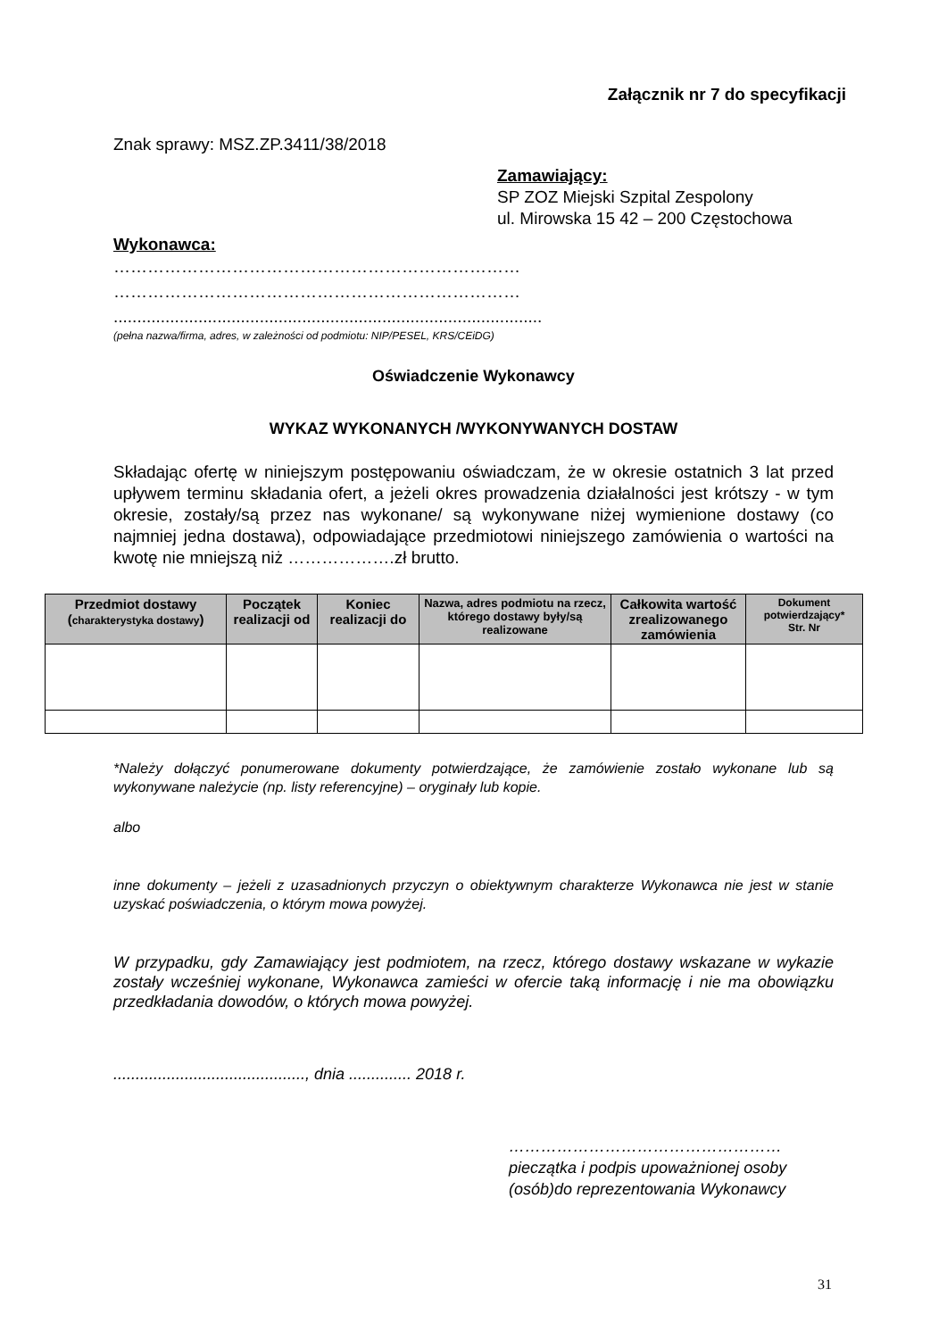Załącznik nr 7 do specyfikacji
Znak sprawy: MSZ.ZP.3411/38/2018
Zamawiający:
SP ZOZ Miejski Szpital Zespolony
ul. Mirowska 15 42 – 200 Częstochowa
Wykonawca:
………………………………………………………………
………………………………………………………………
...........................................................................................
(pełna nazwa/firma, adres, w zależności od podmiotu: NIP/PESEL, KRS/CEiDG)
Oświadczenie Wykonawcy
WYKAZ WYKONANYCH /WYKONYWANYCH DOSTAW
Składając ofertę w niniejszym postępowaniu oświadczam, że w okresie ostatnich 3 lat przed upływem terminu składania ofert, a jeżeli okres prowadzenia działalności jest krótszy - w tym okresie, zostały/są przez nas wykonane/ są wykonywane niżej wymienione dostawy (co najmniej jedna dostawa), odpowiadające przedmiotowi niniejszego zamówienia o wartości na kwotę nie mniejszą niż ……………….zł brutto.
| Przedmiot dostawy ( charakterystyka dostawy ) | Początek realizacji od | Koniec realizacji do | Nazwa, adres podmiotu na rzecz, którego dostawy były/są realizowane | Całkowita wartość zrealizowanego zamówienia | Dokument potwierdzający* Str. Nr |
| --- | --- | --- | --- | --- | --- |
*Należy dołączyć ponumerowane dokumenty potwierdzające, że zamówienie zostało wykonane lub są wykonywane należycie (np. listy referencyjne) – oryginały lub kopie.
albo
inne dokumenty – jeżeli z uzasadnionych przyczyn o obiektywnym charakterze Wykonawca nie jest w stanie uzyskać poświadczenia, o którym mowa powyżej.
W przypadku, gdy Zamawiający jest podmiotem, na rzecz, którego dostawy wskazane w wykazie zostały wcześniej wykonane, Wykonawca zamieści w ofercie taką informację i nie ma obowiązku przedkładania dowodów, o których mowa powyżej.
..........................................., dnia .............. 2018 r.
……………………………………………
pieczątka i podpis upoważnionej osoby
(osób)do reprezentowania Wykonawcy
31